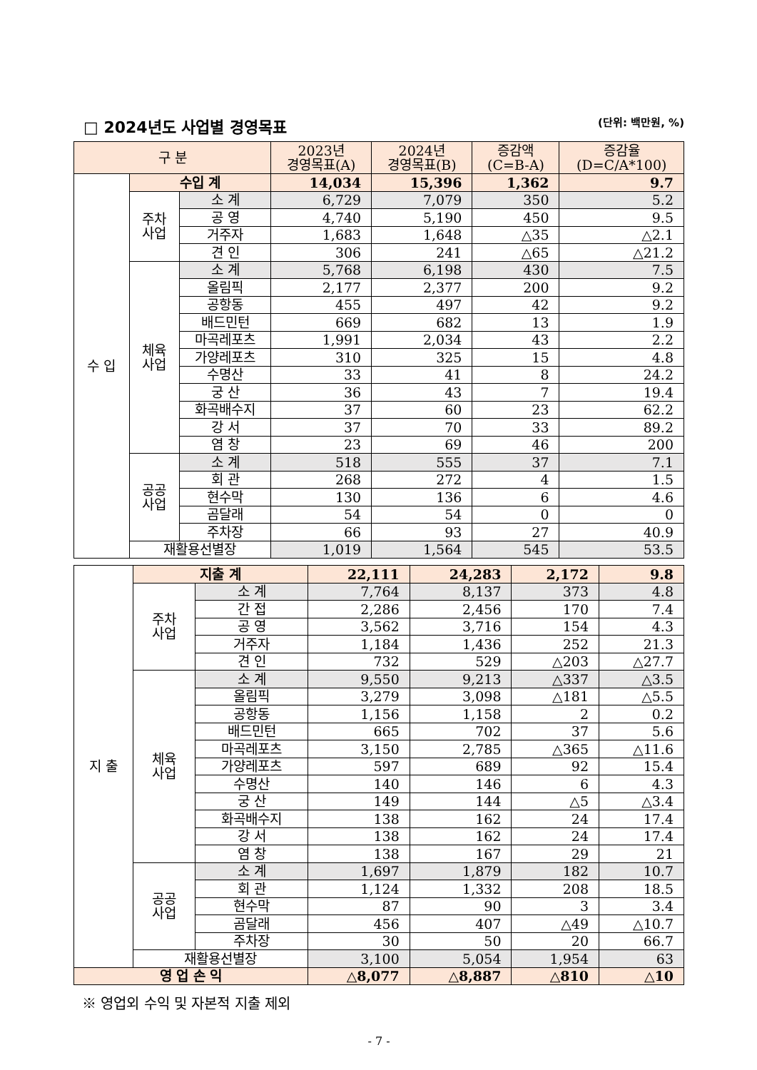□ 2024년도 사업별 경영목표 (단위: 백만원, %)
| 구 분 | | | 2023년 경영목표(A) | 2024년 경영목표(B) | 증감액 (C=B-A) | 증감율 (D=C/A*100) |
| --- | --- | --- | --- | --- | --- | --- |
| 수 입 | 수입 계 | | 14,034 | 15,396 | 1,362 | 9.7 |
| | 주차 사업 | 소 계 | 6,729 | 7,079 | 350 | 5.2 |
| | | 공 영 | 4,740 | 5,190 | 450 | 9.5 |
| | | 거주자 | 1,683 | 1,648 | △35 | △2.1 |
| | | 견 인 | 306 | 241 | △65 | △21.2 |
| | 체육 사업 | 소 계 | 5,768 | 6,198 | 430 | 7.5 |
| | | 올림픽 | 2,177 | 2,377 | 200 | 9.2 |
| | | 공항동 | 455 | 497 | 42 | 9.2 |
| | | 배드민턴 | 669 | 682 | 13 | 1.9 |
| | | 마곡레포츠 | 1,991 | 2,034 | 43 | 2.2 |
| | | 가양레포츠 | 310 | 325 | 15 | 4.8 |
| | | 수명산 | 33 | 41 | 8 | 24.2 |
| | | 궁 산 | 36 | 43 | 7 | 19.4 |
| | | 화곡배수지 | 37 | 60 | 23 | 62.2 |
| | | 강 서 | 37 | 70 | 33 | 89.2 |
| | | 염 창 | 23 | 69 | 46 | 200 |
| | 공공 사업 | 소 계 | 518 | 555 | 37 | 7.1 |
| | | 회 관 | 268 | 272 | 4 | 1.5 |
| | | 현수막 | 130 | 136 | 6 | 4.6 |
| | | 곰달래 | 54 | 54 | 0 | 0 |
| | | 주차장 | 66 | 93 | 27 | 40.9 |
| | 재활용선별장 | | 1,019 | 1,564 | 545 | 53.5 |
| 지 출 | 지출 계 | | 22,111 | 24,283 | 2,172 | 9.8 |
| | 주차 사업 | 소 계 | 7,764 | 8,137 | 373 | 4.8 |
| | | 간 접 | 2,286 | 2,456 | 170 | 7.4 |
| | | 공 영 | 3,562 | 3,716 | 154 | 4.3 |
| | | 거주자 | 1,184 | 1,436 | 252 | 21.3 |
| | | 견 인 | 732 | 529 | △203 | △27.7 |
| | 체육 사업 | 소 계 | 9,550 | 9,213 | △337 | △3.5 |
| | | 올림픽 | 3,279 | 3,098 | △181 | △5.5 |
| | | 공항동 | 1,156 | 1,158 | 2 | 0.2 |
| | | 배드민턴 | 665 | 702 | 37 | 5.6 |
| | | 마곡레포츠 | 3,150 | 2,785 | △365 | △11.6 |
| | | 가양레포츠 | 597 | 689 | 92 | 15.4 |
| | | 수명산 | 140 | 146 | 6 | 4.3 |
| | | 궁 산 | 149 | 144 | △5 | △3.4 |
| | | 화곡배수지 | 138 | 162 | 24 | 17.4 |
| | | 강 서 | 138 | 162 | 24 | 17.4 |
| | | 염 창 | 138 | 167 | 29 | 21 |
| | 공공 사업 | 소 계 | 1,697 | 1,879 | 182 | 10.7 |
| | | 회 관 | 1,124 | 1,332 | 208 | 18.5 |
| | | 현수막 | 87 | 90 | 3 | 3.4 |
| | | 곰달래 | 456 | 407 | △49 | △10.7 |
| | | 주차장 | 30 | 50 | 20 | 66.7 |
| | 재활용선별장 | | 3,100 | 5,054 | 1,954 | 63 |
| 영 업 손 익 | | | △8,077 | △8,887 | △810 | △10 |
※ 영업외 수익 및 자본적 지출 제외
- 7 -